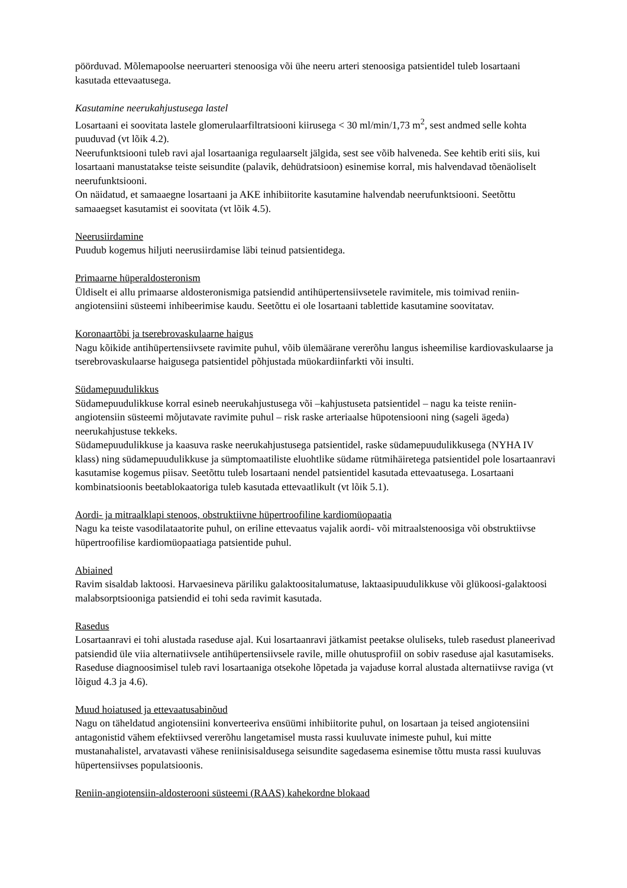pöörduvad. Mõlemapoolse neeruarteri stenoosiga või ühe neeru arteri stenoosiga patsientidel tuleb losartaani kasutada ettevaatusega.
Kasutamine neerukahjustusega lastel
Losartaani ei soovitata lastele glomerulaarfiltratsiooni kiirusega < 30 ml/min/1,73 m<sup>2</sup>, sest andmed selle kohta puuduvad (vt lõik 4.2).
Neerufunktsiooni tuleb ravi ajal losartaaniga regulaarselt jälgida, sest see võib halveneda. See kehtib eriti siis, kui losartaani manustatakse teiste seisundite (palavik, dehüdratsioon) esinemise korral, mis halvendavad tõenäoliselt neerufunktsiooni.
On näidatud, et samaaegne losartaani ja AKE inhibiitorite kasutamine halvendab neerufunktsiooni. Seetõttu samaaegset kasutamist ei soovitata (vt lõik 4.5).
Neerusiirdamine
Puudub kogemus hiljuti neerusiirdamise läbi teinud patsientidega.
Primaarne hüperaldosteronism
Üldiselt ei allu primaarse aldosteronismiga patsiendid antihüpertensiivsetele ravimitele, mis toimivad reniin-angiotensiini süsteemi inhibeerimise kaudu. Seetõttu ei ole losartaani tablettide kasutamine soovitatav.
Koronaartõbi ja tserebrovaskulaarne haigus
Nagu kõikide antihüpertensiivsete ravimite puhul, võib ülemäärane vererõhu langus isheemilise kardiovaskulaarse ja tserebrovaskulaarse haigusega patsientidel põhjustada müokardiinfarkti või insulti.
Südamepuudulikkus
Südamepuudulikkuse korral esineb neerukahjustusega või –kahjustuseta patsientidel – nagu ka teiste reniin-angiotensiin süsteemi mõjutavate ravimite puhul – risk raske arteriaalse hüpotensiooni ning (sageli ägeda) neerukahjustuse tekkeks.
Südamepuudulikkuse ja kaasuva raske neerukahjustusega patsientidel, raske südamepuudulikkusega (NYHA IV klass) ning südamepuudulikkuse ja sümptomaatiliste eluohtlike südame rütmihäiretega patsientidel pole losartaanravi kasutamise kogemus piisav. Seetõttu tuleb losartaani nendel patsientidel kasutada ettevaatusega. Losartaani kombinatsioonis beetablokaatoriga tuleb kasutada ettevaatlikult (vt lõik 5.1).
Aordi- ja mitraalklapi stenoos, obstruktiivne hüpertroofiline kardiomüopaatia
Nagu ka teiste vasodilataatorite puhul, on eriline ettevaatus vajalik aordi- või mitraalstenoosiga või obstruktiivse hüpertroofilise kardiomüopaatiaga patsientide puhul.
Abiained
Ravim sisaldab laktoosi. Harvaesineva päriliku galaktoositalumatuse, laktaasipuudulikkuse või glükoosi-galaktoosi malabsorptsiooniga patsiendid ei tohi seda ravimit kasutada.
Rasedus
Losartaanravi ei tohi alustada raseduse ajal. Kui losartaanravi jätkamist peetakse oluliseks, tuleb rasedust planeerivad patsiendid üle viia alternatiivsele antihüpertensiivsele ravile, mille ohutusprofiil on sobiv raseduse ajal kasutamiseks. Raseduse diagnoosimisel tuleb ravi losartaaniga otsekohe lõpetada ja vajaduse korral alustada alternatiivse raviga (vt lõigud 4.3 ja 4.6).
Muud hoiatused ja ettevaatusabinõud
Nagu on täheldatud angiotensiini konverteeriva ensüümi inhibiitorite puhul, on losartaan ja teised angiotensiini antagonistid vähem efektiivsed vererõhu langetamisel musta rassi kuuluvate inimeste puhul, kui mitte mustanahalistel, arvatavasti vähese reniinisisaldusega seisundite sagedasema esinemise tõttu musta rassi kuuluvas hüpertensiivses populatsioonis.
Reniin-angiotensiin-aldosterooni süsteemi (RAAS) kahekordne blokaad